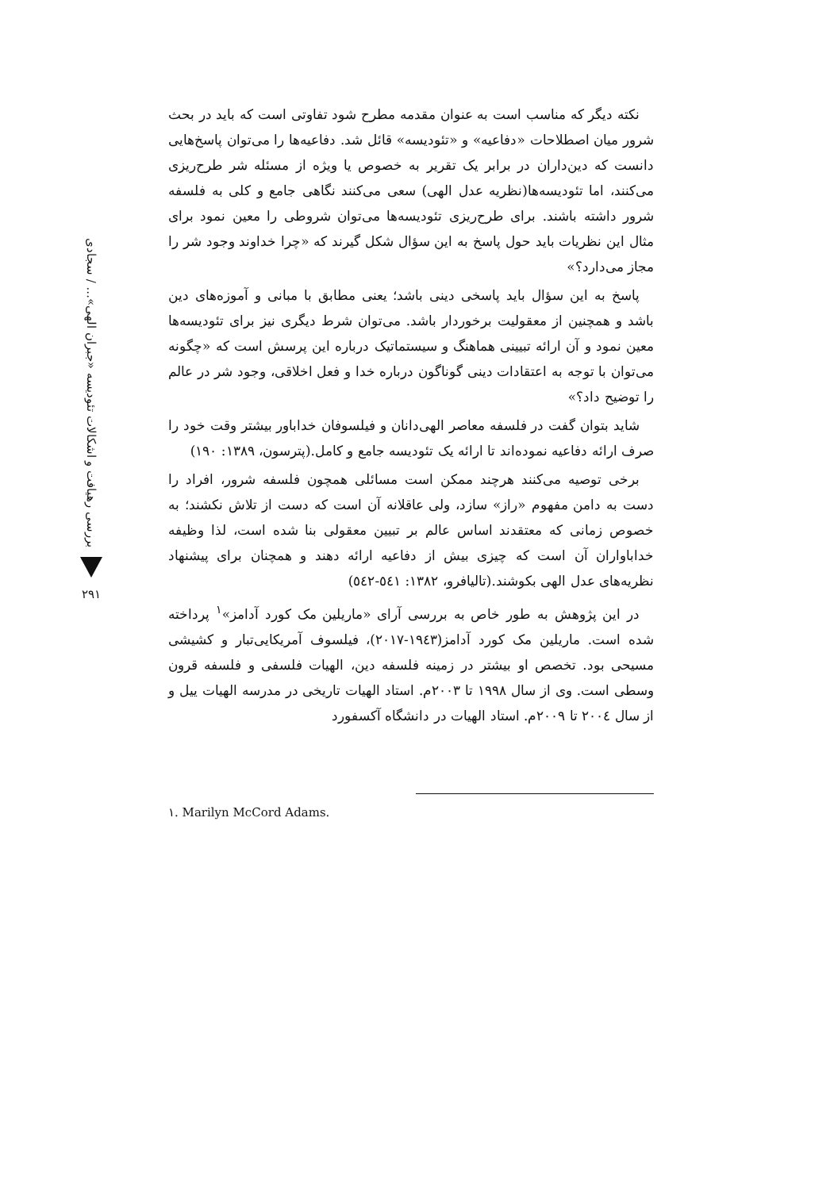بررسی رهیافت و اشکالات تئودیسه «جبران الهی»... / سجادی
۲۹۱
نکته دیگر که مناسب است به عنوان مقدمه مطرح شود تفاوتی است که باید در بحث شرور میان اصطلاحات «دفاعیه» و «تئودیسه» قائل شد. دفاعیه‌ها را می‌توان پاسخ‌هایی دانست که دین‌داران در برابر یک تقریر به خصوص یا ویژه از مسئله شر طرح‌ریزی می‌کنند، اما تئودیسه‌ها(نظریه عدل الهی) سعی می‌کنند نگاهی جامع و کلی به فلسفه شرور داشته باشند. برای طرح‌ریزی تئودیسه‌ها می‌توان شروطی را معین نمود برای مثال این نظریات باید حول پاسخ به این سؤال شکل گیرند که «چرا خداوند وجود شر را مجاز می‌دارد؟»
پاسخ به این سؤال باید پاسخی دینی باشد؛ یعنی مطابق با مبانی و آموزه‌های دین باشد و همچنین از معقولیت برخوردار باشد. می‌توان شرط دیگری نیز برای تئودیسه‌ها معین نمود و آن ارائه تبیینی هماهنگ و سیستماتیک درباره این پرسش است که «چگونه می‌توان با توجه به اعتقادات دینی گوناگون درباره خدا و فعل اخلاقی، وجود شر در عالم را توضیح داد؟»
شاید بتوان گفت در فلسفه معاصر الهی‌دانان و فیلسوفان خداباور بیشتر وقت خود را صرف ارائه دفاعیه نموده‌اند تا ارائه یک تئودیسه جامع و کامل.(پترسون، ۱۳۸۹: ۱۹۰)
برخی توصیه می‌کنند هرچند ممکن است مسائلی همچون فلسفه شرور، افراد را دست به دامن مفهوم «راز» سازد، ولی عاقلانه آن است که دست از تلاش نکشند؛ به خصوص زمانی که معتقدند اساس عالم بر تبیین معقولی بنا شده است، لذا وظیفه خداباواران آن است که چیزی بیش از دفاعیه ارائه دهند و همچنان برای پیشنهاد نظریه‌های عدل الهی بکوشند.(تالیافرو، ۱۳۸۲: ٥٤١-٥٤٢)
در این پژوهش به طور خاص به بررسی آرای «ماریلین مک کورد آدامز»<sup>۱</sup> پرداخته شده است. ماریلین مک کورد آدامز(۱۹٤۳-۲۰۱۷)، فیلسوف آمریکایی‌تبار و کشیشی مسیحی بود. تخصص او بیشتر در زمینه فلسفه دین، الهیات فلسفی و فلسفه قرون وسطی است. وی از سال ۱۹۹۸ تا ۲۰۰۳م. استاد الهیات تاریخی در مدرسه الهیات ییل و از سال ۲۰۰٤ تا ۲۰۰۹م. استاد الهیات در دانشگاه آکسفورد
۱. Marilyn McCord Adams.